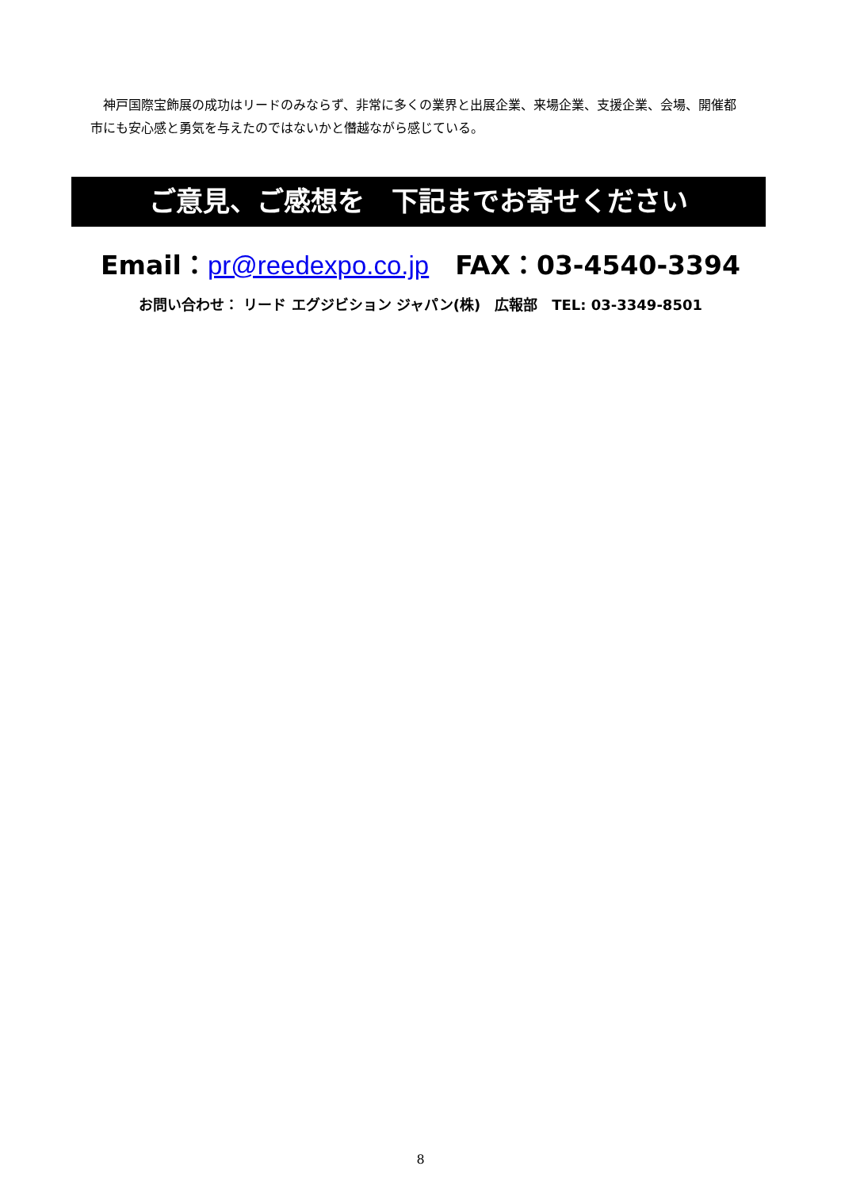神戸国際宝飾展の成功はリードのみならず、非常に多くの業界と出展企業、来場企業、支援企業、会場、開催都市にも安心感と勇気を与えたのではないかと僭越ながら感じている。
ご意見、ご感想を　下記までお寄せください
Email：pr@reedexpo.co.jp　FAX：03-4540-3394
お問い合わせ： リード エグジビション ジャパン(株)　広報部　TEL: 03-3349-8501
8